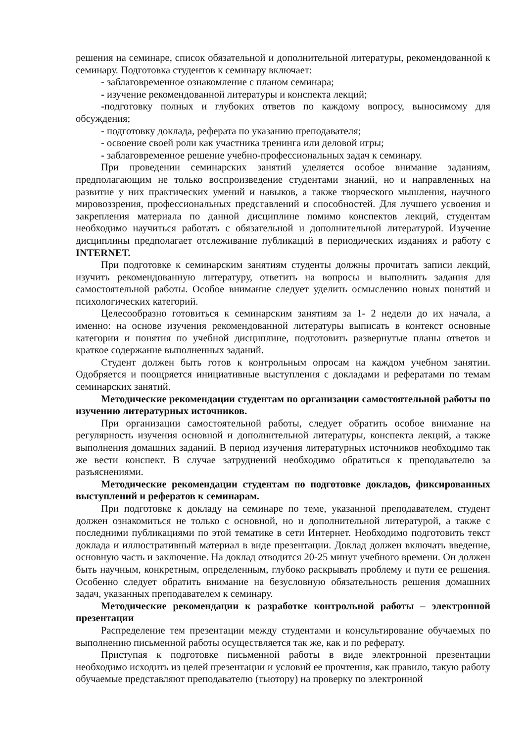решения на семинаре, список обязательной и дополнительной литературы, рекомендованной к семинару. Подготовка студентов к семинару включает:
- заблаговременное ознакомление с планом семинара;
- изучение рекомендованной литературы и конспекта лекций;
-подготовку полных и глубоких ответов по каждому вопросу, выносимому для обсуждения;
- подготовку доклада, реферата по указанию преподавателя;
- освоение своей роли как участника тренинга или деловой игры;
- заблаговременное решение учебно-профессиональных задач к семинару.
При проведении семинарских занятий уделяется особое внимание заданиям, предполагающим не только воспроизведение студентами знаний, но и направленных на развитие у них практических умений и навыков, а также творческого мышления, научного мировоззрения, профессиональных представлений и способностей. Для лучшего усвоения и закрепления материала по данной дисциплине помимо конспектов лекций, студентам необходимо научиться работать с обязательной и дополнительной литературой. Изучение дисциплины предполагает отслеживание публикаций в периодических изданиях и работу с INTERNET.
При подготовке к семинарским занятиям студенты должны прочитать записи лекций, изучить рекомендованную литературу, ответить на вопросы и выполнить задания для самостоятельной работы. Особое внимание следует уделить осмыслению новых понятий и психологических категорий.
Целесообразно готовиться к семинарским занятиям за 1- 2 недели до их начала, а именно: на основе изучения рекомендованной литературы выписать в контекст основные категории и понятия по учебной дисциплине, подготовить развернутые планы ответов и краткое содержание выполненных заданий.
Студент должен быть готов к контрольным опросам на каждом учебном занятии. Одобряется и поощряется инициативные выступления с докладами и рефератами по темам семинарских занятий.
Методические рекомендации студентам по организации самостоятельной работы по изучению литературных источников.
При организации самостоятельной работы, следует обратить особое внимание на регулярность изучения основной и дополнительной литературы, конспекта лекций, а также выполнения домашних заданий. В период изучения литературных источников необходимо так же вести конспект. В случае затруднений необходимо обратиться к преподавателю за разъяснениями.
Методические рекомендации студентам по подготовке докладов, фиксированных выступлений и рефератов к семинарам.
При подготовке к докладу на семинаре по теме, указанной преподавателем, студент должен ознакомиться не только с основной, но и дополнительной литературой, а также с последними публикациями по этой тематике в сети Интернет. Необходимо подготовить текст доклада и иллюстративный материал в виде презентации. Доклад должен включать введение, основную часть и заключение. На доклад отводится 20-25 минут учебного времени. Он должен быть научным, конкретным, определенным, глубоко раскрывать проблему и пути ее решения. Особенно следует обратить внимание на безусловную обязательность решения домашних задач, указанных преподавателем к семинару.
Методические рекомендации к разработке контрольной работы – электронной презентации
Распределение тем презентации между студентами и консультирование обучаемых по выполнению письменной работы осуществляется так же, как и по реферату.
Приступая к подготовке письменной работы в виде электронной презентации необходимо исходить из целей презентации и условий ее прочтения, как правило, такую работу обучаемые представляют преподавателю (тьютору) на проверку по электронной